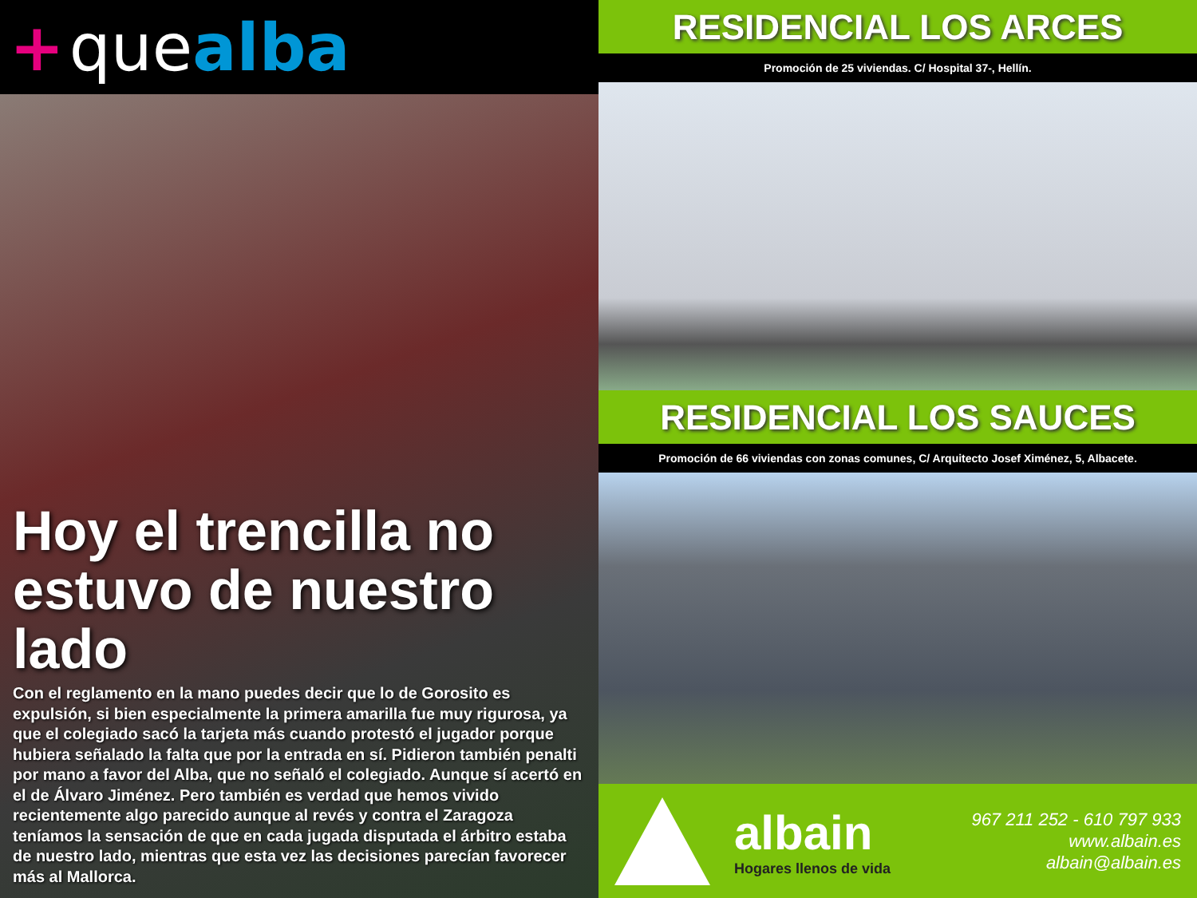+ que alba
Hoy el trencilla no estuvo de nuestro lado
Con el reglamento en la mano puedes decir que lo de Gorosito es expulsión, si bien especialmente la primera amarilla fue muy rigurosa, ya que el colegiado sacó la tarjeta más cuando protestó el jugador porque hubiera señalado la falta que por la entrada en sí. Pidieron también penalti por mano a favor del Alba, que no señaló el colegiado. Aunque sí acertó en el de Álvaro Jiménez. Pero también es verdad que hemos vivido recientemente algo parecido aunque al revés y contra el Zaragoza teníamos la sensación de que en cada jugada disputada el árbitro estaba de nuestro lado, mientras que esta vez las decisiones parecían favorecer más al Mallorca.
RESIDENCIAL LOS ARCES
Promoción de 25 viviendas. C/ Hospital 37-, Hellín.
RESIDENCIAL LOS SAUCES
Promoción de 66 viviendas con zonas comunes, C/ Arquitecto Josef Ximénez, 5, Albacete.
albain
Hogares llenos de vida
967 211 252 - 610 797 933
www.albain.es
albain@albain.es